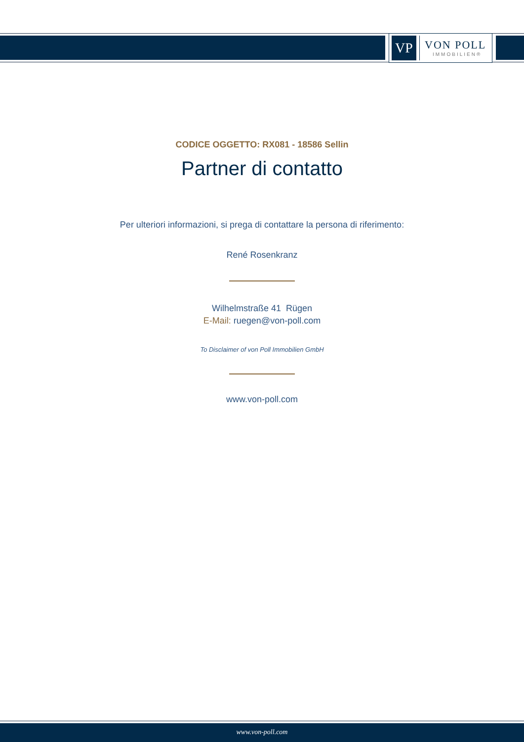VP
VON POLL
IMMOBILIEN®
CODICE OGGETTO: RX081 - 18586 Sellin
Partner di contatto
Per ulteriori informazioni, si prega di contattare la persona di riferimento:
René Rosenkranz
Wilhelmstraße 41 Rügen
E-Mail: ruegen@von-poll.com
To Disclaimer of von Poll Immobilien GmbH
www.von-poll.com
www.von-poll.com